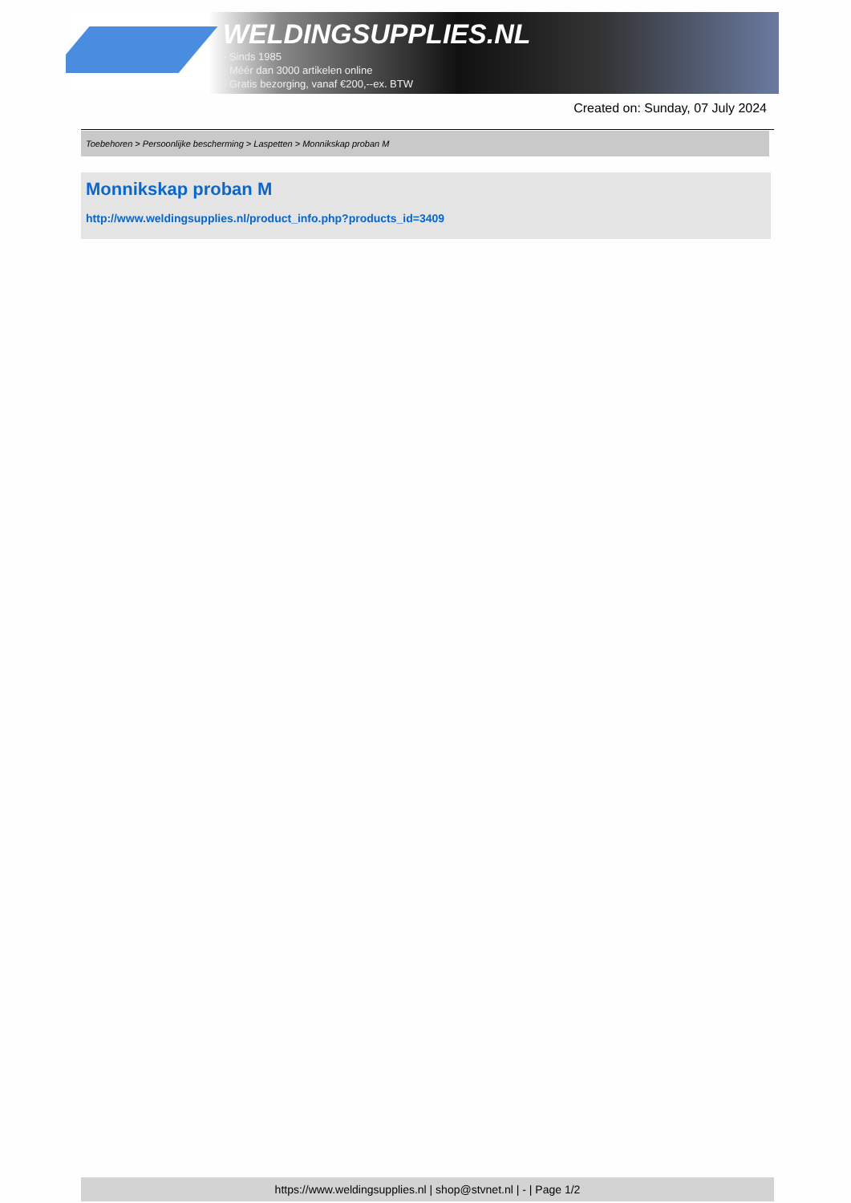WELDINGSUPPLIES.NL
- Sinds 1985
- Méér dan 3000 artikelen online
- Gratis bezorging, vanaf €200,--ex. BTW
Created on: Sunday, 07 July 2024
Toebehoren > Persoonlijke bescherming > Laspetten > Monnikskap proban M
Monnikskap proban M
http://www.weldingsupplies.nl/product_info.php?products_id=3409
https://www.weldingsupplies.nl | shop@stvnet.nl | - | Page 1/2